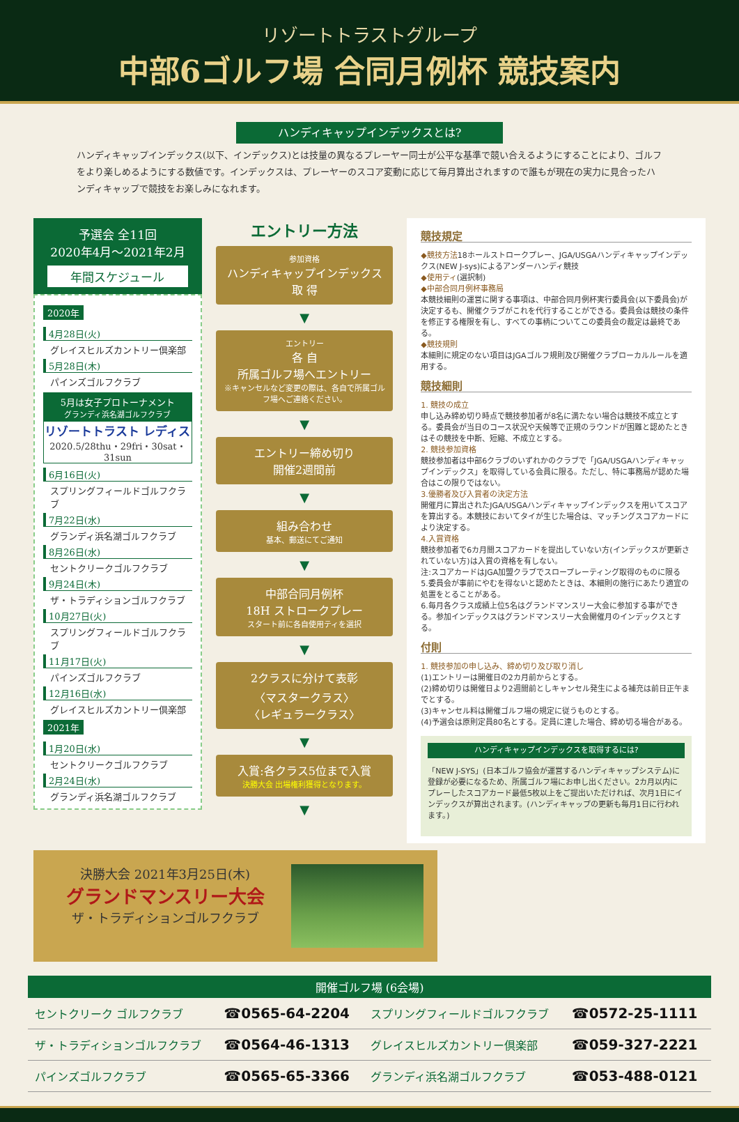リゾートトラストグループ
中部6ゴルフ場 合同月例杯 競技案内
ハンディキャップインデックスとは?
ハンディキャップインデックス(以下、インデックス)とは技量の異なるプレーヤー同士が公平な基準で競い合えるようにすることにより、ゴルフをより楽しめるようにする数値です。インデックスは、プレーヤーのスコア変動に応じて毎月算出されますので誰もが現在の実力に見合ったハンディキャップで競技をお楽しみになれます。
予選会 全11回
2020年4月～2021年2月
年間スケジュール
2020年
4月28日(火)
グレイスヒルズカントリー倶楽部
5月28日(木)
パインズゴルフクラブ
5月は女子プロトーナメント
グランディ浜名湖ゴルフクラブ
リゾートトラスト レディス
2020.5/28thu・29fri・30sat・31sun
6月16日(火)
スプリングフィールドゴルフクラブ
7月22日(水)
グランディ浜名湖ゴルフクラブ
8月26日(水)
セントクリークゴルフクラブ
9月24日(木)
ザ・トラディションゴルフクラブ
10月27日(火)
スプリングフィールドゴルフクラブ
11月17日(火)
パインズゴルフクラブ
12月16日(水)
グレイスヒルズカントリー倶楽部
2021年
1月20日(水)
セントクリークゴルフクラブ
2月24日(水)
グランディ浜名湖ゴルフクラブ
エントリー方法
参加資格
ハンディキャップインデックス
取 得
▼
エントリー
各 自
所属ゴルフ場へエントリー
※キャンセルなど変更の際は、各自で所属ゴルフ場へご連絡ください。
▼
エントリー締め切り
開催2週間前
▼
組み合わせ
基本、郵送にてご通知
▼
中部合同月例杯
18H ストロークプレー
スタート前に各自使用ティを選択
▼
2クラスに分けて表彰
〈マスタークラス〉
〈レギュラークラス〉
▼
入賞:各クラス5位まで入賞
決勝大会 出場権利獲得となります。
▼
競技規定
◆競技方法18ホールストロークプレー、JGA/USGAハンディキャップインデックス(NEW J-sys)によるアンダーハンディ競技
◆使用ティ(選択制)
◆中部合同月例杯事務局
本競技細則の運営に関する事項は、中部合同月例杯実行委員会(以下委員会)が決定するも、開催クラブがこれを代行することができる。委員会は競技の条件を修正する権限を有し、すべての事柄についてこの委員会の裁定は最終である。
◆競技規則
本細則に規定のない項目はJGAゴルフ規則及び開催クラブローカルルールを適用する。
競技細則
1. 競技の成立
申し込み締め切り時点で競技参加者が8名に満たない場合は競技不成立とする。委員会が当日のコース状況や天候等で正規のラウンドが困難と認めたときはその競技を中断、短縮、不成立とする。
2. 競技参加資格
競技参加者は中部6クラブのいずれかのクラブで「JGA/USGAハンディキャップインデックス」を取得している会員に限る。ただし、特に事務局が認めた場合はこの限りではない。
3.優勝者及び入賞者の決定方法
開催月に算出されたJGA/USGAハンディキャップインデックスを用いてスコアを算出する。本競技においてタイが生じた場合は、マッチングスコアカードにより決定する。
4.入賞資格
競技参加者で6カ月間スコアカードを提出していない方(インデックスが更新されていない方)は入賞の資格を有しない。
注:スコアカードはJGA加盟クラブでスロープレーティング取得のものに限る
5.委員会が事前にやむを得ないと認めたときは、本細則の施行にあたり適宜の処置をとることがある。
6.毎月各クラス成績上位5名はグランドマンスリー大会に参加する事ができる。参加インデックスはグランドマンスリー大会開催月のインデックスとする。
付則
1. 競技参加の申し込み、締め切り及び取り消し
(1)エントリーは開催日の2カ月前からとする。
(2)締め切りは開催日より2週間前としキャンセル発生による補充は前日正午までとする。
(3)キャンセル料は開催ゴルフ場の規定に従うものとする。
(4)予選会は原則定員80名とする。定員に達した場合、締め切る場合がある。
ハンディキャップインデックスを取得するには?
「NEW J-SYS」(日本ゴルフ協会が運営するハンディキャップシステム)に登録が必要になるため、所属ゴルフ場にお申し出ください。2カ月以内にプレーしたスコアカード最低5枚以上をご提出いただければ、次月1日にインデックスが算出されます。(ハンディキャップの更新も毎月1日に行われます。)
決勝大会 2021年3月25日(木)
グランドマンスリー大会
ザ・トラディションゴルフクラブ
開催ゴルフ場 (6会場)
| セントクリーク ゴルフクラブ | ☎0565-64-2204 | スプリングフィールドゴルフクラブ | ☎0572-25-1111 |
| ザ・トラディションゴルフクラブ | ☎0564-46-1313 | グレイスヒルズカントリー倶楽部 | ☎059-327-2221 |
| パインズゴルフクラブ | ☎0565-65-3366 | グランディ浜名湖ゴルフクラブ | ☎053-488-0121 |